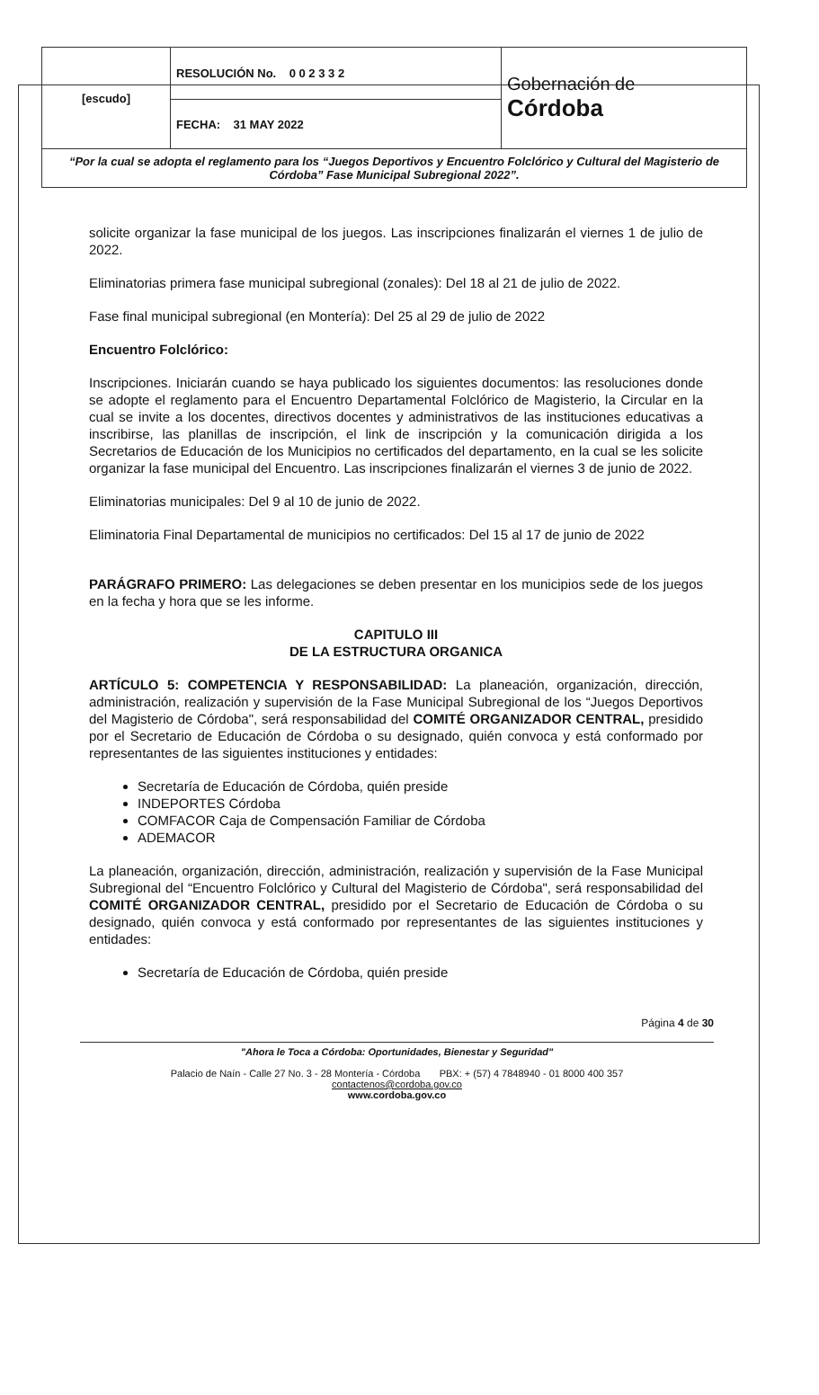| [escudo] | RESOLUCIÓN No. 0 0 2 3 3 2 | Gobernación de Córdoba |
| | FECHA: 31 MAY 2022 | |
| “Por la cual se adopta el reglamento para los “Juegos Deportivos y Encuentro Folclórico y Cultural del Magisterio de Córdoba” Fase Municipal Subregional 2022”. | | |
solicite organizar la fase municipal de los juegos. Las inscripciones finalizarán el viernes 1 de julio de 2022.
Eliminatorias primera fase municipal subregional (zonales): Del 18 al 21 de julio de 2022.
Fase final municipal subregional (en Montería): Del 25 al 29 de julio de 2022
Encuentro Folclórico:
Inscripciones. Iniciarán cuando se haya publicado los siguientes documentos: las resoluciones donde se adopte el reglamento para el Encuentro Departamental Folclórico de Magisterio, la Circular en la cual se invite a los docentes, directivos docentes y administrativos de las instituciones educativas a inscribirse, las planillas de inscripción, el link de inscripción y la comunicación dirigida a los Secretarios de Educación de los Municipios no certificados del departamento, en la cual se les solicite organizar la fase municipal del Encuentro. Las inscripciones finalizarán el viernes 3 de junio de 2022.
Eliminatorias municipales: Del 9 al 10 de junio de 2022.
Eliminatoria Final Departamental de municipios no certificados: Del 15 al 17 de junio de 2022
PARÁGRAFO PRIMERO: Las delegaciones se deben presentar en los municipios sede de los juegos en la fecha y hora que se les informe.
CAPITULO III
DE LA ESTRUCTURA ORGANICA
ARTÍCULO 5: COMPETENCIA Y RESPONSABILIDAD: La planeación, organización, dirección, administración, realización y supervisión de la Fase Municipal Subregional de los “Juegos Deportivos del Magisterio de Córdoba", será responsabilidad del COMITÉ ORGANIZADOR CENTRAL, presidido por el Secretario de Educación de Córdoba o su designado, quién convoca y está conformado por representantes de las siguientes instituciones y entidades:
Secretaría de Educación de Córdoba, quién preside
INDEPORTES Córdoba
COMFACOR Caja de Compensación Familiar de Córdoba
ADEMACOR
La planeación, organización, dirección, administración, realización y supervisión de la Fase Municipal Subregional del “Encuentro Folclórico y Cultural del Magisterio de Córdoba", será responsabilidad del COMITÉ ORGANIZADOR CENTRAL, presidido por el Secretario de Educación de Córdoba o su designado, quién convoca y está conformado por representantes de las siguientes instituciones y entidades:
Secretaría de Educación de Córdoba, quién preside
Página 4 de 30
"Ahora le Toca a Córdoba: Oportunidades, Bienestar y Seguridad"
Palacio de Naín - Calle 27 No. 3 - 28 Montería - Córdoba PBX: + (57) 4 7848940 - 01 8000 400 357
contactenos@cordoba.gov.co
www.cordoba.gov.co